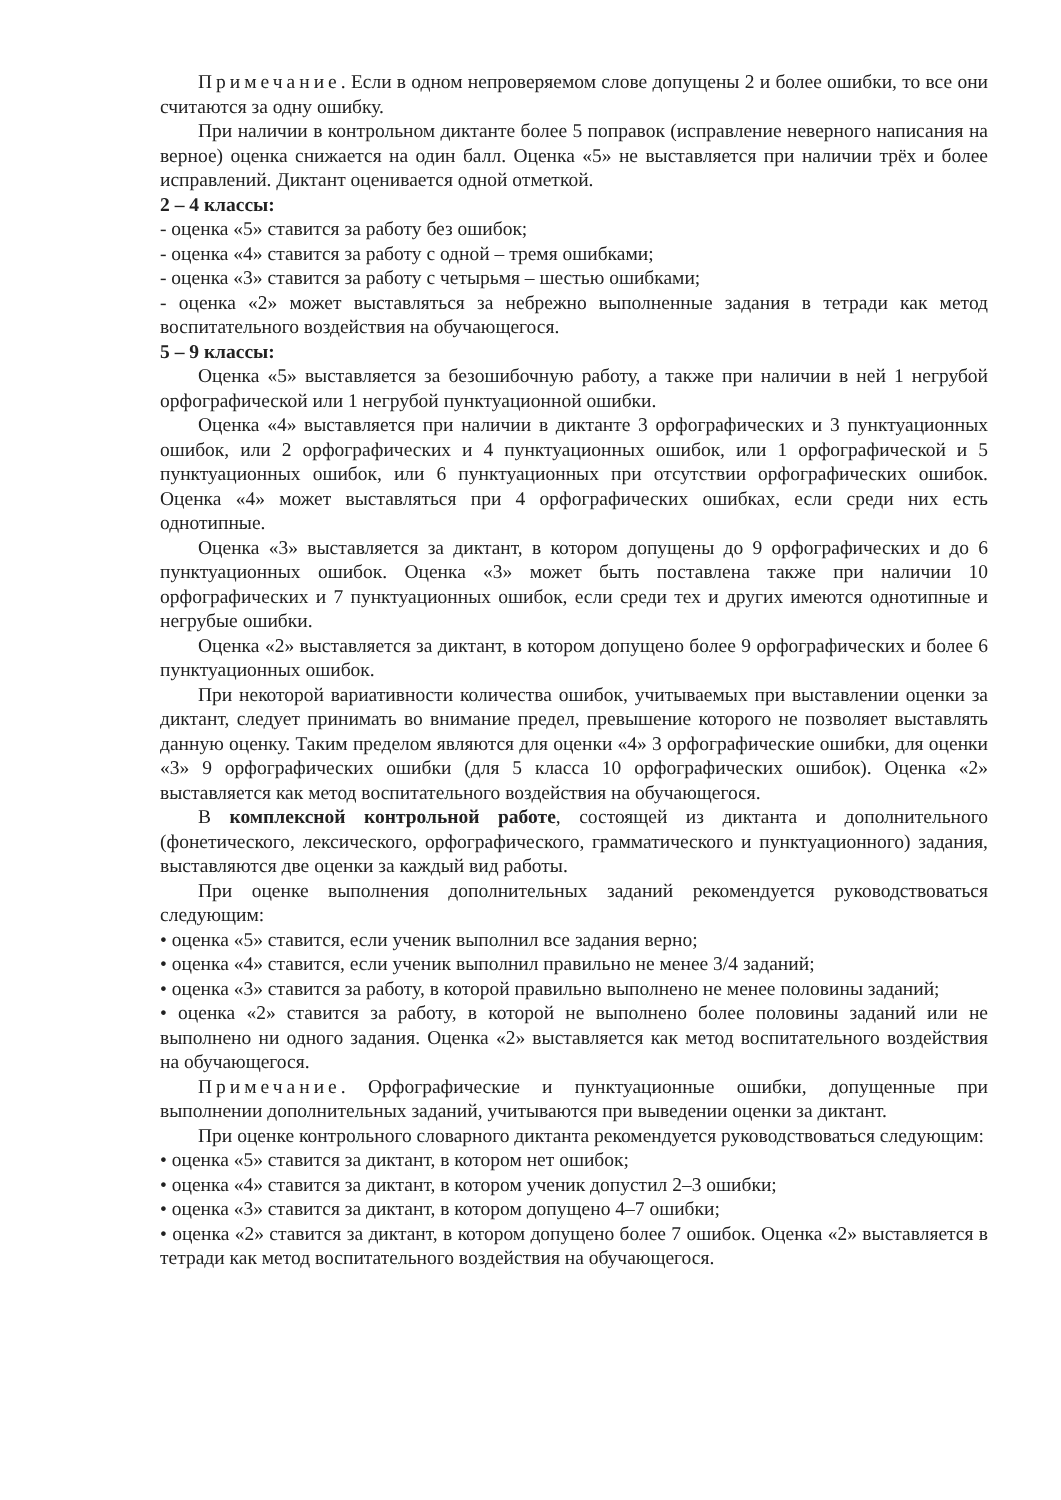Примечание. Если в одном непроверяемом слове допущены 2 и более ошибки, то все они считаются за одну ошибку.
При наличии в контрольном диктанте более 5 поправок (исправление неверного написания на верное) оценка снижается на один балл. Оценка «5» не выставляется при наличии трёх и более исправлений. Диктант оценивается одной отметкой.
2 – 4 классы:
- оценка «5» ставится за работу без ошибок;
- оценка «4» ставится за работу с одной – тремя ошибками;
- оценка «3» ставится за работу с четырьмя – шестью ошибками;
- оценка «2» может выставляться за небрежно выполненные задания в тетради как метод воспитательного воздействия на обучающегося.
5 – 9 классы:
Оценка «5» выставляется за безошибочную работу, а также при наличии в ней 1 негрубой орфографической или 1 негрубой пунктуационной ошибки.
Оценка «4» выставляется при наличии в диктанте 3 орфографических и 3 пунктуационных ошибок, или 2 орфографических и 4 пунктуационных ошибок, или 1 орфографической и 5 пунктуационных ошибок, или 6 пунктуационных при отсутствии орфографических ошибок. Оценка «4» может выставляться при 4 орфографических ошибках, если среди них есть однотипные.
Оценка «3» выставляется за диктант, в котором допущены до 9 орфографических и до 6 пунктуационных ошибок. Оценка «3» может быть поставлена также при наличии 10 орфографических и 7 пунктуационных ошибок, если среди тех и других имеются однотипные и негрубые ошибки.
Оценка «2» выставляется за диктант, в котором допущено более 9 орфографических и более 6 пунктуационных ошибок.
При некоторой вариативности количества ошибок, учитываемых при выставлении оценки за диктант, следует принимать во внимание предел, превышение которого не позволяет выставлять данную оценку. Таким пределом являются для оценки «4» 3 орфографические ошибки, для оценки «3» 9 орфографических ошибки (для 5 класса 10 орфографических ошибок). Оценка «2» выставляется как метод воспитательного воздействия на обучающегося.
В комплексной контрольной работе, состоящей из диктанта и дополнительного (фонетического, лексического, орфографического, грамматического и пунктуационного) задания, выставляются две оценки за каждый вид работы.
При оценке выполнения дополнительных заданий рекомендуется руководствоваться следующим:
• оценка «5» ставится, если ученик выполнил все задания верно;
• оценка «4» ставится, если ученик выполнил правильно не менее 3/4 заданий;
• оценка «3» ставится за работу, в которой правильно выполнено не менее половины заданий;
• оценка «2» ставится за работу, в которой не выполнено более половины заданий или не выполнено ни одного задания. Оценка «2» выставляется как метод воспитательного воздействия на обучающегося.
Примечание. Орфографические и пунктуационные ошибки, допущенные при выполнении дополнительных заданий, учитываются при выведении оценки за диктант.
При оценке контрольного словарного диктанта рекомендуется руководствоваться следующим:
• оценка «5» ставится за диктант, в котором нет ошибок;
• оценка «4» ставится за диктант, в котором ученик допустил 2–3 ошибки;
• оценка «3» ставится за диктант, в котором допущено 4–7 ошибки;
• оценка «2» ставится за диктант, в котором допущено более 7 ошибок. Оценка «2» выставляется в тетради как метод воспитательного воздействия на обучающегося.